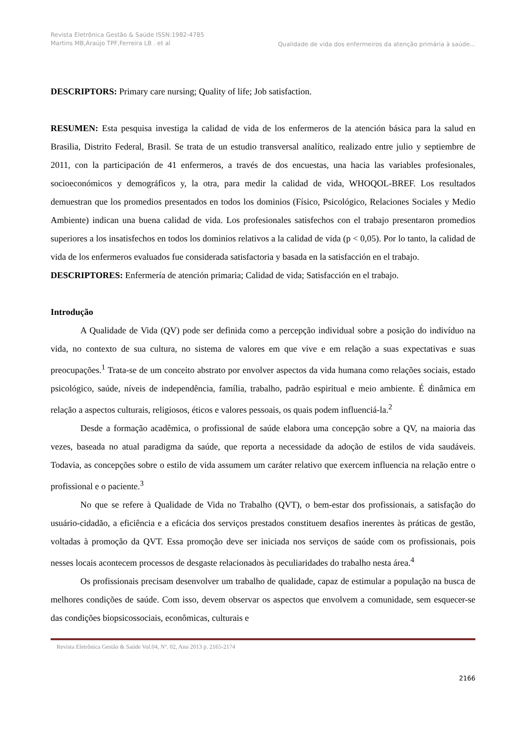Revista Eletrônica Gestão & Saúde ISSN:1982-4785 Martins MB,Araújo TPF,Ferreira LB . et al
Qualidade de vida dos enfermeiros da atenção primária à saúde...
DESCRIPTORS: Primary care nursing; Quality of life; Job satisfaction.
RESUMEN: Esta pesquisa investiga la calidad de vida de los enfermeros de la atención básica para la salud en Brasilia, Distrito Federal, Brasil. Se trata de un estudio transversal analítico, realizado entre julio y septiembre de 2011, con la participación de 41 enfermeros, a través de dos encuestas, una hacia las variables profesionales, socioeconómicos y demográficos y, la otra, para medir la calidad de vida, WHOQOL-BREF. Los resultados demuestran que los promedios presentados en todos los dominios (Físico, Psicológico, Relaciones Sociales y Medio Ambiente) indican una buena calidad de vida. Los profesionales satisfechos con el trabajo presentaron promedios superiores a los insatisfechos en todos los dominios relativos a la calidad de vida (p < 0,05). Por lo tanto, la calidad de vida de los enfermeros evaluados fue considerada satisfactoria y basada en la satisfacción en el trabajo.
DESCRIPTORES: Enfermería de atención primaria; Calidad de vida; Satisfacción en el trabajo.
Introdução
A Qualidade de Vida (QV) pode ser definida como a percepção individual sobre a posição do indivíduo na vida, no contexto de sua cultura, no sistema de valores em que vive e em relação a suas expectativas e suas preocupações.<sup>1</sup> Trata-se de um conceito abstrato por envolver aspectos da vida humana como relações sociais, estado psicológico, saúde, níveis de independência, família, trabalho, padrão espiritual e meio ambiente. É dinâmica em relação a aspectos culturais, religiosos, éticos e valores pessoais, os quais podem influenciá-la.<sup>2</sup>
Desde a formação acadêmica, o profissional de saúde elabora uma concepção sobre a QV, na maioria das vezes, baseada no atual paradigma da saúde, que reporta a necessidade da adoção de estilos de vida saudáveis. Todavia, as concepções sobre o estilo de vida assumem um caráter relativo que exercem influencia na relação entre o profissional e o paciente.<sup>3</sup>
No que se refere à Qualidade de Vida no Trabalho (QVT), o bem-estar dos profissionais, a satisfação do usuário-cidadão, a eficiência e a eficácia dos serviços prestados constituem desafios inerentes às práticas de gestão, voltadas à promoção da QVT. Essa promoção deve ser iniciada nos serviços de saúde com os profissionais, pois nesses locais acontecem processos de desgaste relacionados às peculiaridades do trabalho nesta área.<sup>4</sup>
Os profissionais precisam desenvolver um trabalho de qualidade, capaz de estimular a população na busca de melhores condições de saúde. Com isso, devem observar os aspectos que envolvem a comunidade, sem esquecer-se das condições biopsicossociais, econômicas, culturais e
Revista Eletrônica Gestão & Saúde Vol.04, Nº. 02, Ano 2013 p. 2165-2174
2166